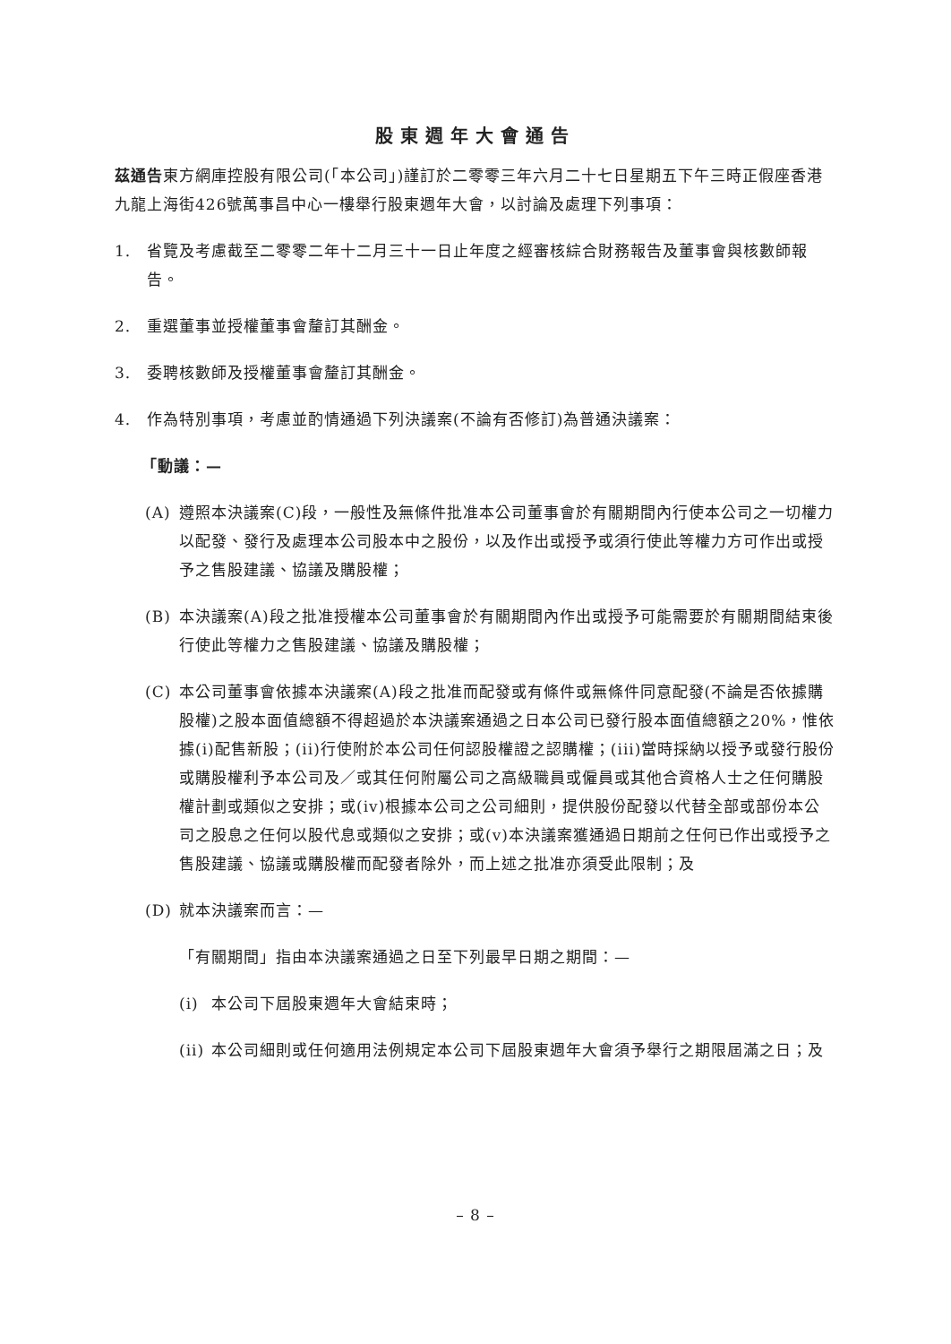股東週年大會通告
茲通告東方網庫控股有限公司(「本公司」)謹訂於二零零三年六月二十七日星期五下午三時正假座香港九龍上海街426號萬事昌中心一樓舉行股東週年大會，以討論及處理下列事項：
1. 省覽及考慮截至二零零二年十二月三十一日止年度之經審核綜合財務報告及董事會與核數師報告。
2. 重選董事並授權董事會釐訂其酬金。
3. 委聘核數師及授權董事會釐訂其酬金。
4. 作為特別事項，考慮並酌情通過下列決議案(不論有否修訂)為普通決議案：
「動議：—
(A) 遵照本決議案(C)段，一般性及無條件批准本公司董事會於有關期間內行使本公司之一切權力以配發、發行及處理本公司股本中之股份，以及作出或授予或須行使此等權力方可作出或授予之售股建議、協議及購股權；
(B) 本決議案(A)段之批准授權本公司董事會於有關期間內作出或授予可能需要於有關期間結束後行使此等權力之售股建議、協議及購股權；
(C) 本公司董事會依據本決議案(A)段之批准而配發或有條件或無條件同意配發(不論是否依據購股權)之股本面值總額不得超過於本決議案通過之日本公司已發行股本面值總額之20%，惟依據(i)配售新股；(ii)行使附於本公司任何認股權證之認購權；(iii)當時採納以授予或發行股份或購股權利予本公司及／或其任何附屬公司之高級職員或僱員或其他合資格人士之任何購股權計劃或類似之安排；或(iv)根據本公司之公司細則，提供股份配發以代替全部或部份本公司之股息之任何以股代息或類似之安排；或(v)本決議案獲通過日期前之任何已作出或授予之售股建議、協議或購股權而配發者除外，而上述之批准亦須受此限制；及
(D) 就本決議案而言：—
「有關期間」指由本決議案通過之日至下列最早日期之期間：—
(i) 本公司下屆股東週年大會結束時；
(ii) 本公司細則或任何適用法例規定本公司下屆股東週年大會須予舉行之期限屆滿之日；及
– 8 –